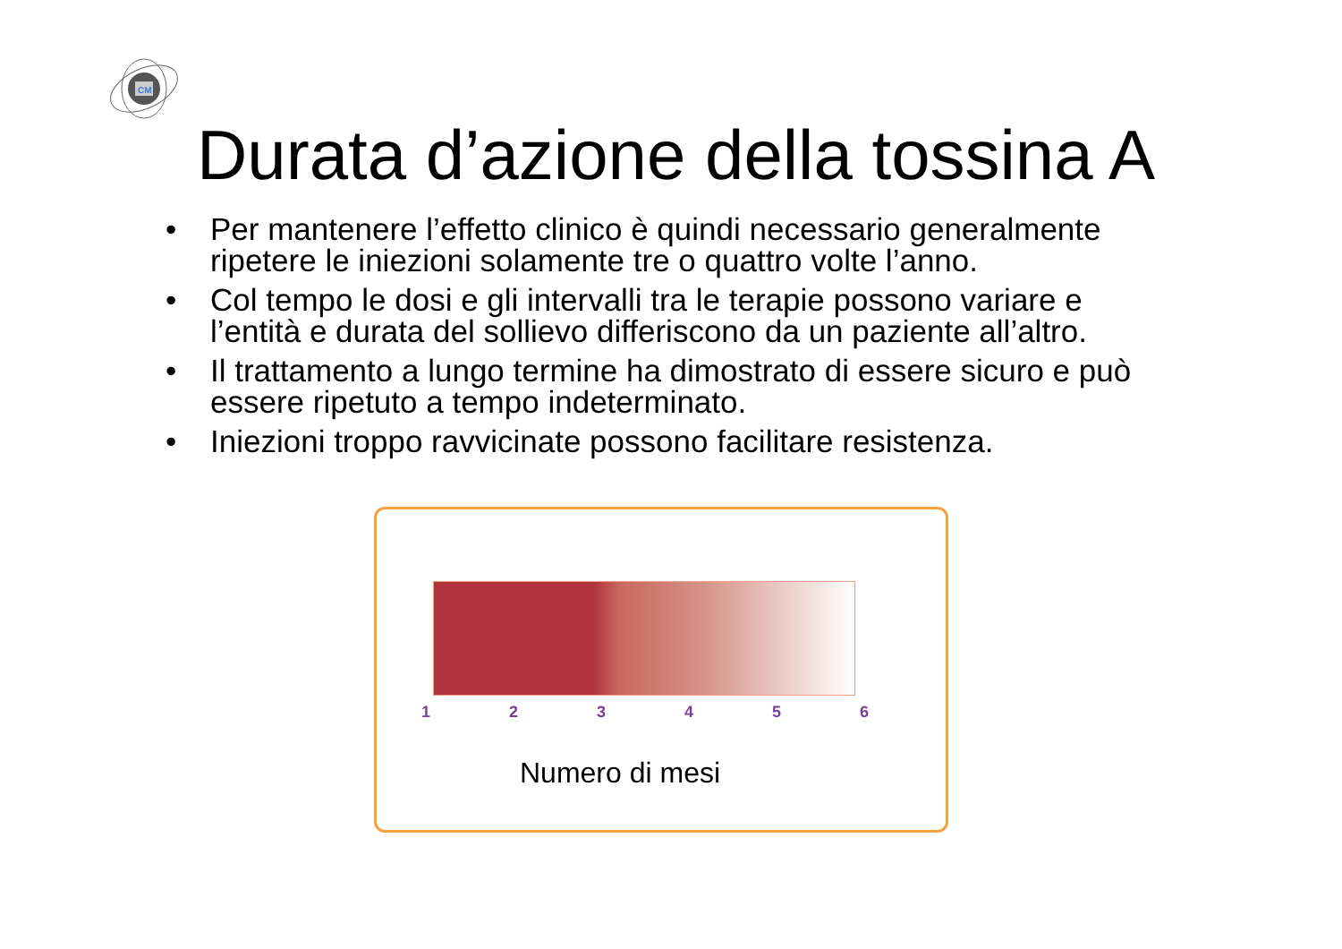CM
Durata d’azione della tossina A
• Per mantenere l’effetto clinico è quindi necessario generalmente ripetere le iniezioni solamente tre o quattro volte l’anno.
• Col tempo le dosi e gli intervalli tra le terapie possono variare e l’entità e durata del sollievo differiscono da un paziente all’altro.
• Il trattamento a lungo termine ha dimostrato di essere sicuro e può essere ripetuto a tempo indeterminato.
• Iniezioni troppo ravvicinate possono facilitare resistenza.
1 2 3 4 5 6
Numero di mesi